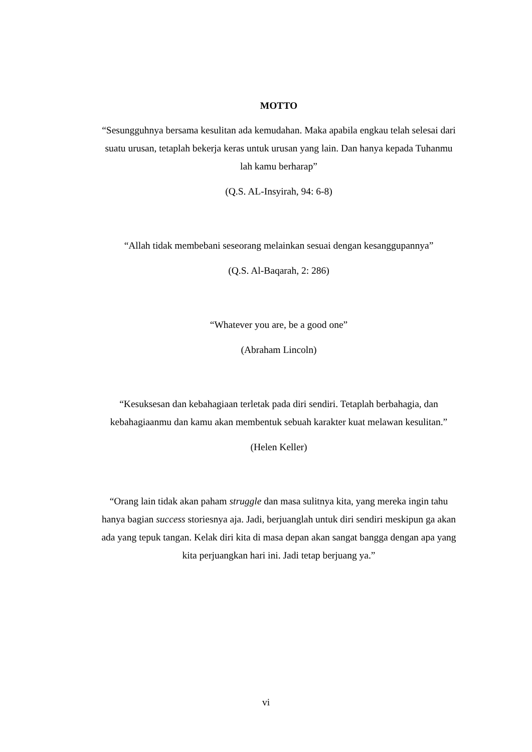MOTTO
“Sesungguhnya bersama kesulitan ada kemudahan. Maka apabila engkau telah selesai dari suatu urusan, tetaplah bekerja keras untuk urusan yang lain. Dan hanya kepada Tuhanmu lah kamu berharap”
(Q.S. AL-Insyirah, 94: 6-8)
“Allah tidak membebani seseorang melainkan sesuai dengan kesanggupannya”
(Q.S. Al-Baqarah, 2: 286)
“Whatever you are, be a good one”
(Abraham Lincoln)
“Kesuksesan dan kebahagiaan terletak pada diri sendiri. Tetaplah berbahagia, dan kebahagiaanmu dan kamu akan membentuk sebuah karakter kuat melawan kesulitan.”
(Helen Keller)
“Orang lain tidak akan paham struggle dan masa sulitnya kita, yang mereka ingin tahu hanya bagian success storiesnya aja. Jadi, berjuanglah untuk diri sendiri meskipun ga akan ada yang tepuk tangan. Kelak diri kita di masa depan akan sangat bangga dengan apa yang kita perjuangkan hari ini. Jadi tetap berjuang ya.”
vi